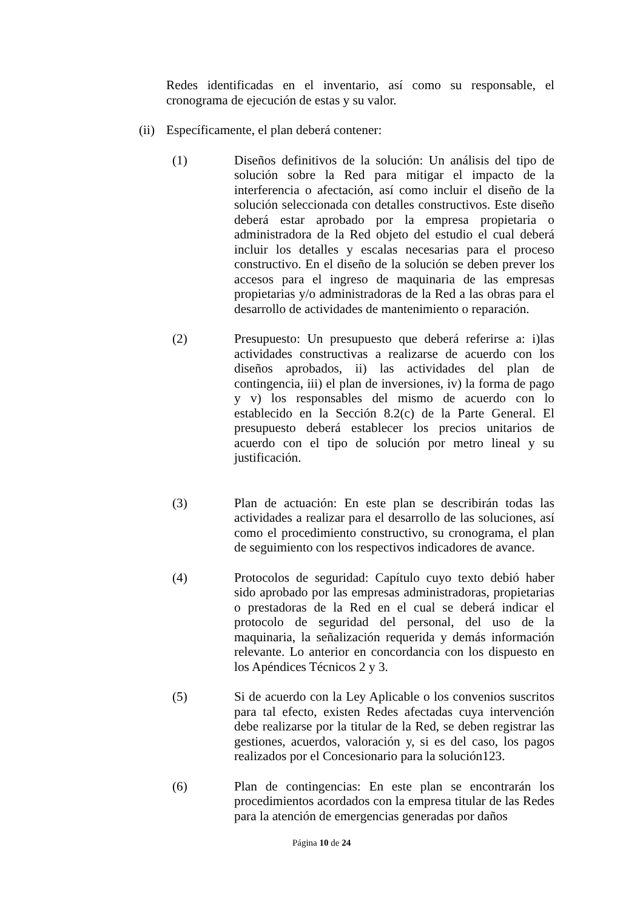Redes identificadas en el inventario, así como su responsable, el cronograma de ejecución de estas y su valor.
(ii)
Específicamente, el plan deberá contener:
(1) Diseños definitivos de la solución: Un análisis del tipo de solución sobre la Red para mitigar el impacto de la interferencia o afectación, así como incluir el diseño de la solución seleccionada con detalles constructivos. Este diseño deberá estar aprobado por la empresa propietaria o administradora de la Red objeto del estudio el cual deberá incluir los detalles y escalas necesarias para el proceso constructivo. En el diseño de la solución se deben prever los accesos para el ingreso de maquinaria de las empresas propietarias y/o administradoras de la Red a las obras para el desarrollo de actividades de mantenimiento o reparación.
(2) Presupuesto: Un presupuesto que deberá referirse a: i)las actividades constructivas a realizarse de acuerdo con los diseños aprobados, ii) las actividades del plan de contingencia, iii) el plan de inversiones, iv) la forma de pago y v) los responsables del mismo de acuerdo con lo establecido en la Sección 8.2(c) de la Parte General. El presupuesto deberá establecer los precios unitarios de acuerdo con el tipo de solución por metro lineal y su justificación.
(3) Plan de actuación: En este plan se describirán todas las actividades a realizar para el desarrollo de las soluciones, así como el procedimiento constructivo, su cronograma, el plan de seguimiento con los respectivos indicadores de avance.
(4) Protocolos de seguridad: Capítulo cuyo texto debió haber sido aprobado por las empresas administradoras, propietarias o prestadoras de la Red en el cual se deberá indicar el protocolo de seguridad del personal, del uso de la maquinaria, la señalización requerida y demás información relevante. Lo anterior en concordancia con los dispuesto en los Apéndices Técnicos 2 y 3.
(5) Si de acuerdo con la Ley Aplicable o los convenios suscritos para tal efecto, existen Redes afectadas cuya intervención debe realizarse por la titular de la Red, se deben registrar las gestiones, acuerdos, valoración y, si es del caso, los pagos realizados por el Concesionario para la solución123.
(6) Plan de contingencias: En este plan se encontrarán los procedimientos acordados con la empresa titular de las Redes para la atención de emergencias generadas por daños
Página 10 de 24